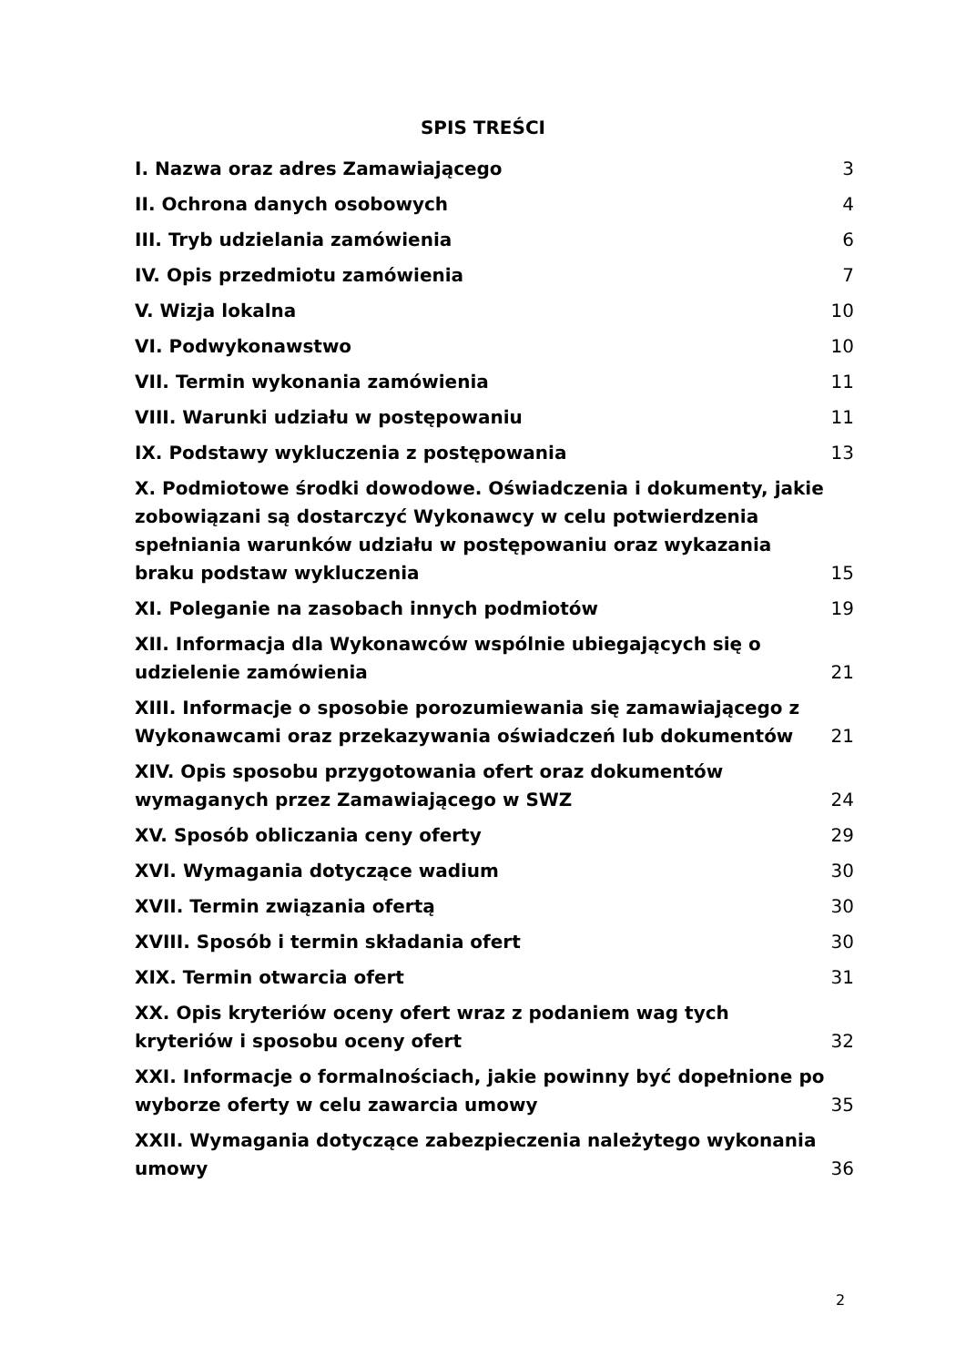SPIS TREŚCI
I. Nazwa oraz adres Zamawiającego 3
II. Ochrona danych osobowych 4
III. Tryb udzielania zamówienia 6
IV. Opis przedmiotu zamówienia 7
V. Wizja lokalna 10
VI. Podwykonawstwo 10
VII. Termin wykonania zamówienia 11
VIII. Warunki udziału w postępowaniu 11
IX. Podstawy wykluczenia z postępowania 13
X. Podmiotowe środki dowodowe. Oświadczenia i dokumenty, jakie zobowiązani są dostarczyć Wykonawcy w celu potwierdzenia spełniania warunków udziału w postępowaniu oraz wykazania braku podstaw wykluczenia 15
XI. Poleganie na zasobach innych podmiotów 19
XII. Informacja dla Wykonawców wspólnie ubiegających się o udzielenie zamówienia 21
XIII. Informacje o sposobie porozumiewania się zamawiającego z Wykonawcami oraz przekazywania oświadczeń lub dokumentów 21
XIV. Opis sposobu przygotowania ofert oraz dokumentów wymaganych przez Zamawiającego w SWZ 24
XV. Sposób obliczania ceny oferty 29
XVI. Wymagania dotyczące wadium 30
XVII. Termin związania ofertą 30
XVIII. Sposób i termin składania ofert 30
XIX. Termin otwarcia ofert 31
XX. Opis kryteriów oceny ofert wraz z podaniem wag tych kryteriów i sposobu oceny ofert 32
XXI. Informacje o formalnościach, jakie powinny być dopełnione po wyborze oferty w celu zawarcia umowy 35
XXII. Wymagania dotyczące zabezpieczenia należytego wykonania umowy 36
2